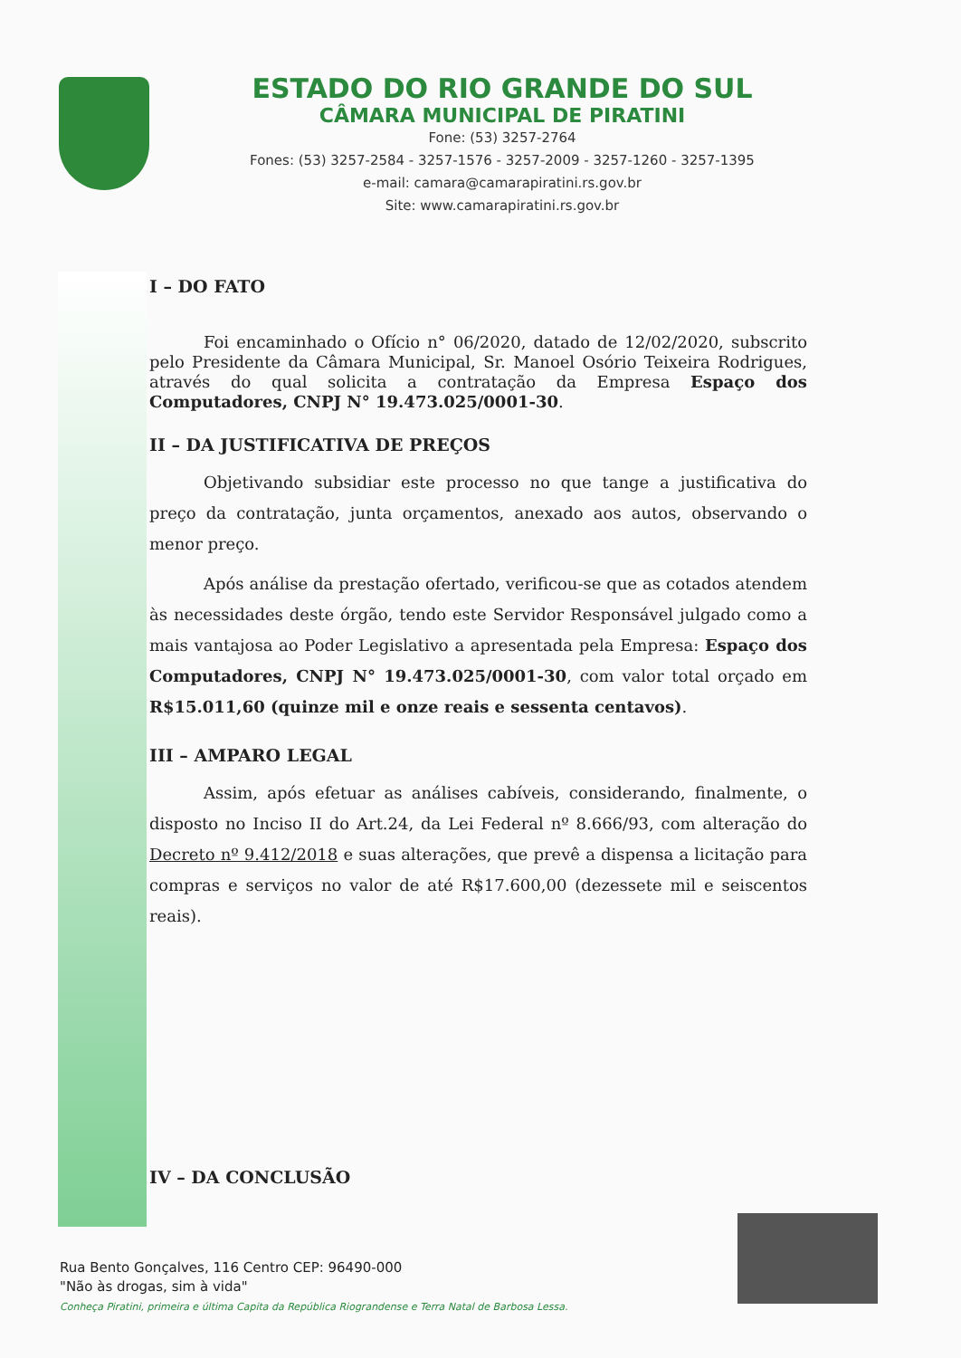ESTADO DO RIO GRANDE DO SUL
CÂMARA MUNICIPAL DE PIRATINI
Fone: (53) 3257-2764
Fones: (53) 3257-2584 - 3257-1576 - 3257-2009 - 3257-1260 - 3257-1395
e-mail: camara@camarapiratini.rs.gov.br
Site: www.camarapiratini.rs.gov.br
I – DO FATO
Foi encaminhado o Ofício n° 06/2020, datado de 12/02/2020, subscrito pelo Presidente da Câmara Municipal, Sr. Manoel Osório Teixeira Rodrigues, através do qual solicita a contratação da Empresa Espaço dos Computadores, CNPJ N° 19.473.025/0001-30.
II – DA JUSTIFICATIVA DE PREÇOS
Objetivando subsidiar este processo no que tange a justificativa do preço da contratação, junta orçamentos, anexado aos autos, observando o menor preço.
Após análise da prestação ofertado, verificou-se que as cotados atendem às necessidades deste órgão, tendo este Servidor Responsável julgado como a mais vantajosa ao Poder Legislativo a apresentada pela Empresa: Espaço dos Computadores, CNPJ N° 19.473.025/0001-30, com valor total orçado em R$15.011,60 (quinze mil e onze reais e sessenta centavos).
III – AMPARO LEGAL
Assim, após efetuar as análises cabíveis, considerando, finalmente, o disposto no Inciso II do Art.24, da Lei Federal nº 8.666/93, com alteração do Decreto nº 9.412/2018 e suas alterações, que prevê a dispensa a licitação para compras e serviços no valor de até R$17.600,00 (dezessete mil e seiscentos reais).
IV – DA CONCLUSÃO
Rua Bento Gonçalves, 116 Centro CEP: 96490-000
"Não às drogas, sim à vida"
Conheça Piratini, primeira e última Capita da República Riograndense e Terra Natal de Barbosa Lessa.